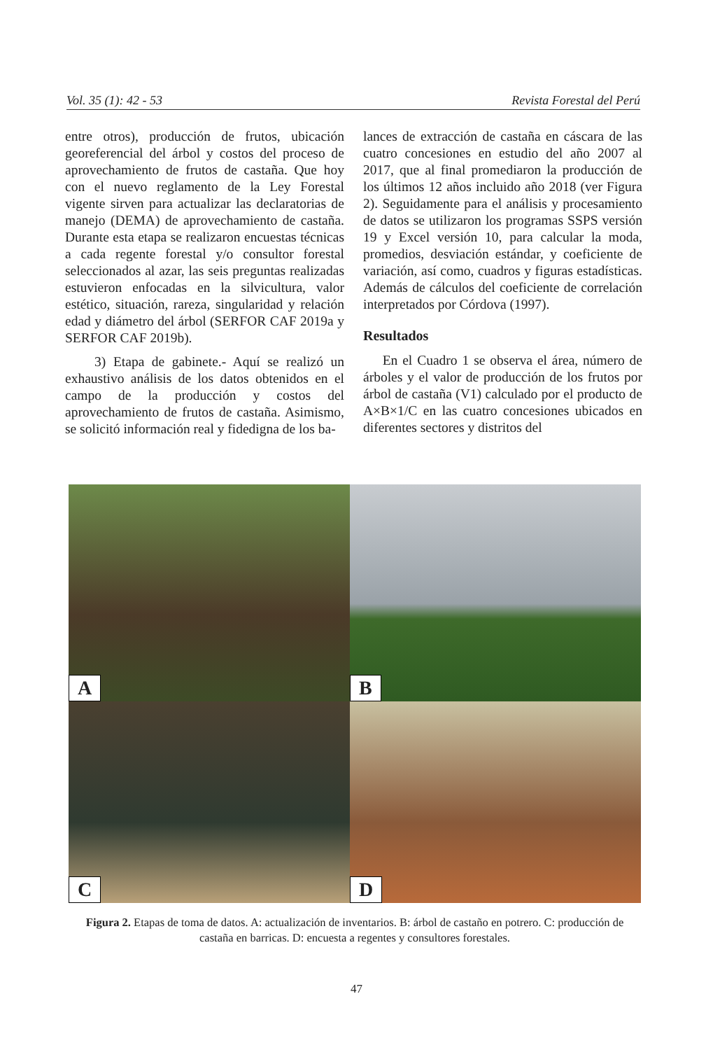Vol. 35 (1): 42 - 53 Revista Forestal del Perú
entre otros), producción de frutos, ubicación georeferencial del árbol y costos del proceso de aprovechamiento de frutos de castaña. Que hoy con el nuevo reglamento de la Ley Forestal vigente sirven para actualizar las declaratorias de manejo (DEMA) de aprovechamiento de castaña. Durante esta etapa se realizaron encuestas técnicas a cada regente forestal y/o consultor forestal seleccionados al azar, las seis preguntas realizadas estuvieron enfocadas en la silvicultura, valor estético, situación, rareza, singularidad y relación edad y diámetro del árbol (SERFOR CAF 2019a y SERFOR CAF 2019b).
3) Etapa de gabinete.- Aquí se realizó un exhaustivo análisis de los datos obtenidos en el campo de la producción y costos del aprovechamiento de frutos de castaña. Asimismo, se solicitó información real y fidedigna de los ba-
lances de extracción de castaña en cáscara de las cuatro concesiones en estudio del año 2007 al 2017, que al final promediaron la producción de los últimos 12 años incluido año 2018 (ver Figura 2). Seguidamente para el análisis y procesamiento de datos se utilizaron los programas SSPS versión 19 y Excel versión 10, para calcular la moda, promedios, desviación estándar, y coeficiente de variación, así como, cuadros y figuras estadísticas. Además de cálculos del coeficiente de correlación interpretados por Córdova (1997).
Resultados
En el Cuadro 1 se observa el área, número de árboles y el valor de producción de los frutos por árbol de castaña (V1) calculado por el producto de A×B×1/C en las cuatro concesiones ubicados en diferentes sectores y distritos del
A
B
C
D
Figura 2. Etapas de toma de datos. A: actualización de inventarios. B: árbol de castaño en potrero. C: producción de castaña en barricas. D: encuesta a regentes y consultores forestales.
47